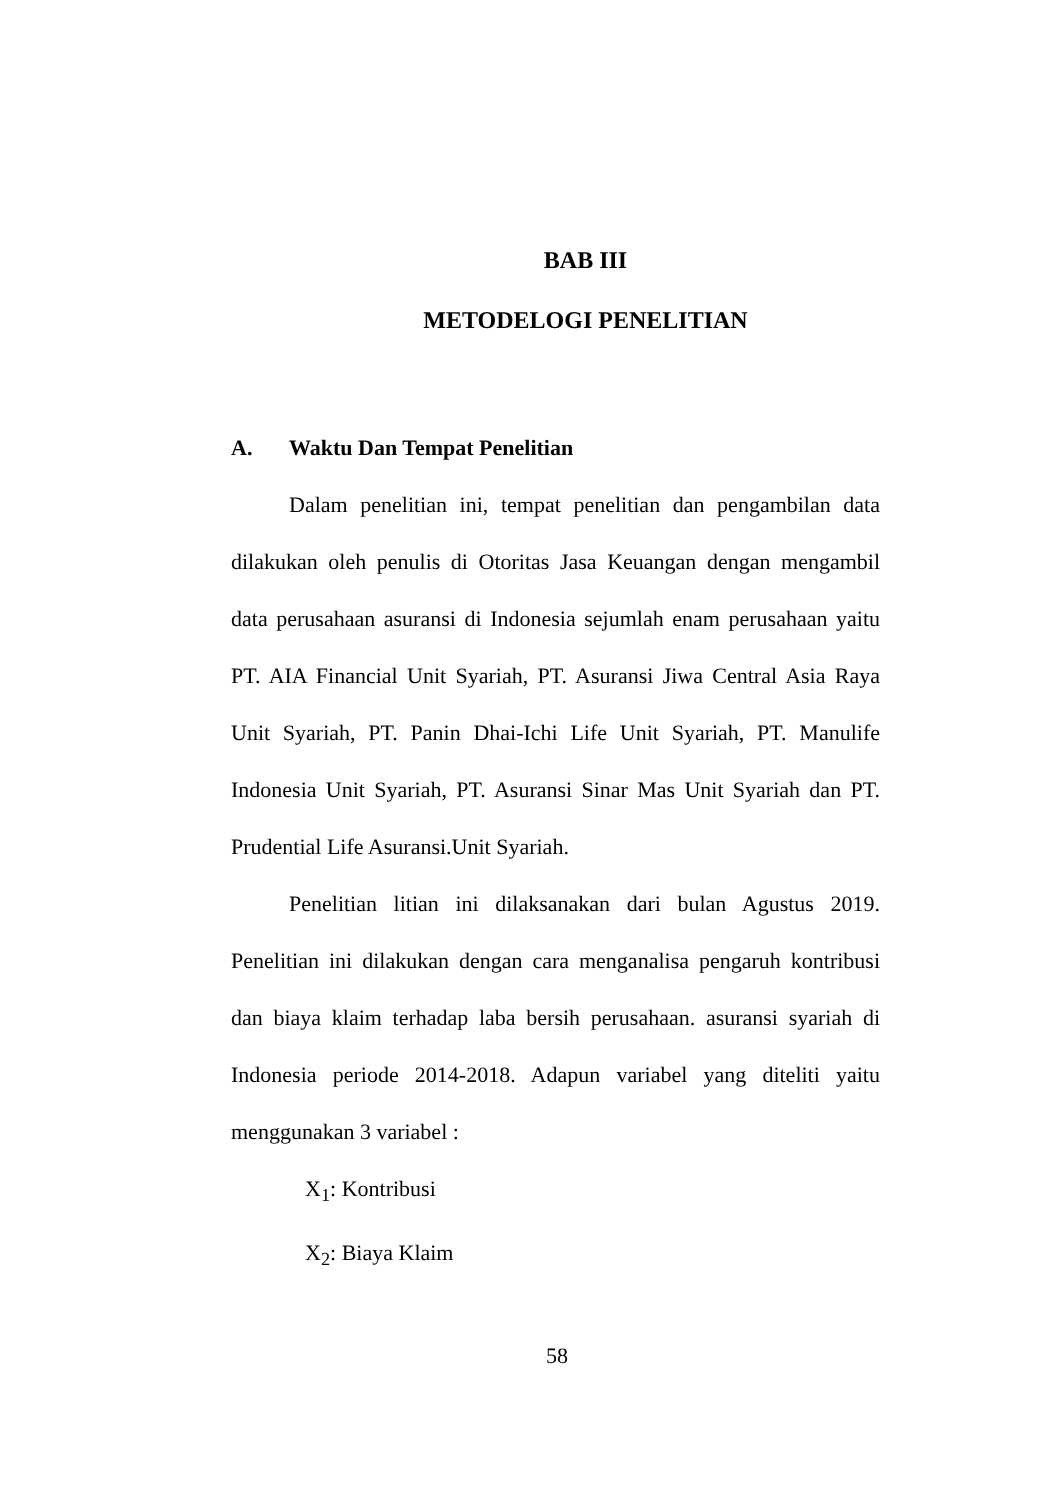BAB III
METODELOGI PENELITIAN
A. Waktu Dan Tempat Penelitian
Dalam penelitian ini, tempat penelitian dan pengambilan data dilakukan oleh penulis di Otoritas Jasa Keuangan dengan mengambil data perusahaan asuransi di Indonesia sejumlah enam perusahaan yaitu PT. AIA Financial Unit Syariah, PT. Asuransi Jiwa Central Asia Raya Unit Syariah, PT. Panin Dhai-Ichi Life Unit Syariah, PT. Manulife Indonesia Unit Syariah, PT. Asuransi Sinar Mas Unit Syariah dan PT. Prudential Life Asuransi.Unit Syariah.
Penelitian litian ini dilaksanakan dari bulan Agustus 2019. Penelitian ini dilakukan dengan cara menganalisa pengaruh kontribusi dan biaya klaim terhadap laba bersih perusahaan. asuransi syariah di Indonesia periode 2014-2018. Adapun variabel yang diteliti yaitu menggunakan 3 variabel :
X<sub>1</sub>: Kontribusi
X<sub>2</sub>: Biaya Klaim
58